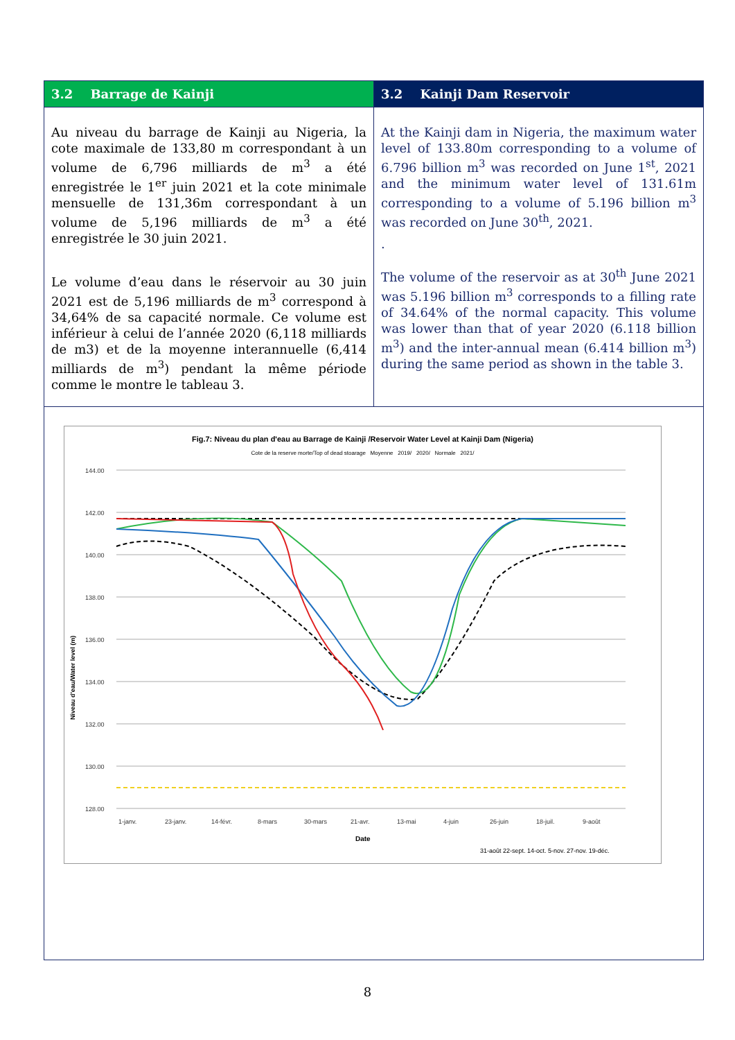| 3.2 Barrage de Kainji | 3.2 Kainji Dam Reservoir |
| --- | --- |
| Au niveau du barrage de Kainji au Nigeria, la cote maximale de 133,80 m correspondant à un volume de 6,796 milliards de m<sup>3</sup> a été enregistrée le 1<sup>er</sup> juin 2021 et la cote minimale mensuelle de 131,36m correspondant à un volume de 5,196 milliards de m<sup>3</sup> a été enregistrée le 30 juin 2021. Le volume d’eau dans le réservoir au 30 juin 2021 est de 5,196 milliards de m<sup>3</sup> correspond à 34,64% de sa capacité normale. Ce volume est inférieur à celui de l’année 2020 (6,118 milliards de m3) et de la moyenne interannuelle (6,414 milliards de m<sup>3</sup>) pendant la même période comme le montre le tableau 3. | At the Kainji dam in Nigeria, the maximum water level of 133.80m corresponding to a volume of 6.796 billion m<sup>3</sup> was recorded on June 1<sup>st</sup>, 2021 and the minimum water level of 131.61m corresponding to a volume of 5.196 billion m<sup>3</sup> was recorded on June 30<sup>th</sup>, 2021. . The volume of the reservoir as at 30<sup>th</sup> June 2021 was 5.196 billion m<sup>3</sup> corresponds to a filling rate of 34.64% of the normal capacity. This volume was lower than that of year 2020 (6.118 billion m<sup>3</sup>) and the inter-annual mean (6.414 billion m<sup>3</sup>) during the same period as shown in the table 3. |
| Fig.7: Niveau du plan d'eau au Barrage de Kainji /Reservoir Water Level at Kainji Dam (Nigeria) Cote de la reserve morte/Top of dead stoarage Moyenne 2019/ 2020/ Normale 2021/ 144.00 142.00 140.00 138.00 136.00 134.00 132.00 130.00 128.00 1-janv. 23-janv. 14-févr. 8-mars 30-mars 21-avr. 13-mai 4-juin 26-juin 18-juil. 9-août Date Niveau d'eau/Water level (m) 31-août 22-sept. 14-oct. 5-nov. 27-nov. 19-déc. | |
8